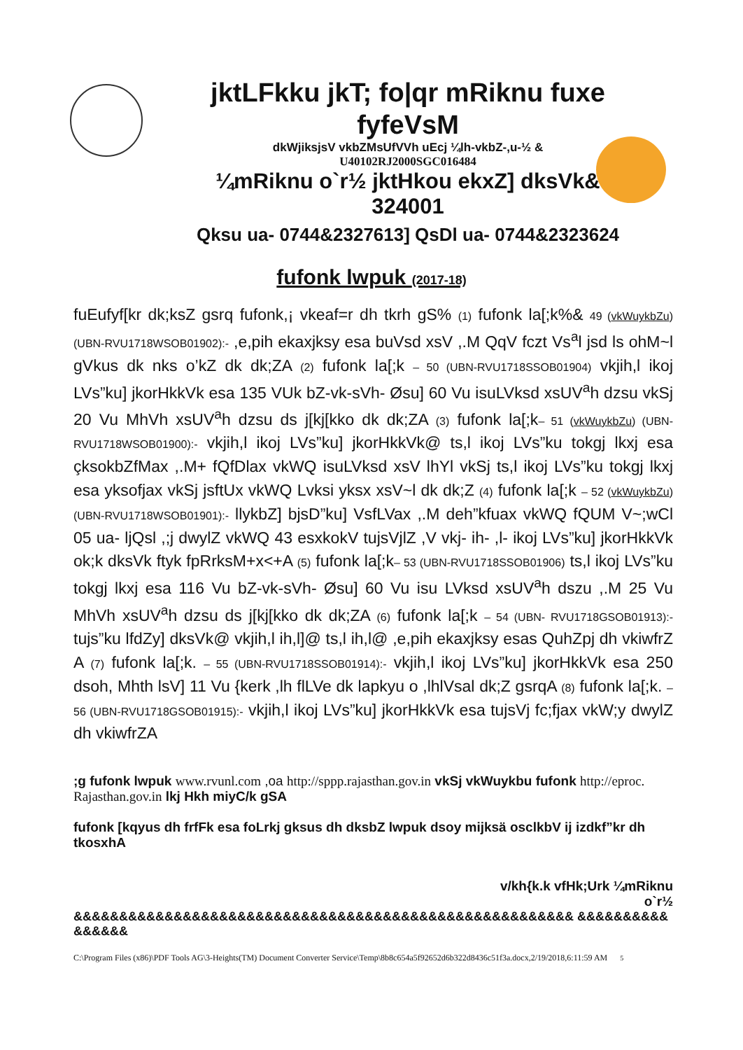jktLFkku jkT; fo|qr mRiknu fuxe fyfeVsM
dkWjiksjsV vkbZMsUfVVh uEcj ¼lh-vkbZ-,u-½ &
U40102RJ2000SGC016484
¼mRiknu o`r½ jktHkou ekxZ] dksVk&
324001
Qksu ua- 0744&2327613] QsDl ua- 0744&2323624
fufonk lwpuk (2017-18)
fuEufyf[kr dk;ksZ gsrq fufonk,¡ vkeaf=r dh tkrh gS% (1) fufonk la[;k%& 49 (vkWuykbZu) (UBN-RVU1718WSOB01902):- ,e,pih ekaxjksy esa buVsd xsV ,.M QqV fczt Vs<sup>a</sup>l jsd ls ohM~l gVkus dk nks o’kZ dk dk;ZA (2) fufonk la[;k – 50 (UBN-RVU1718SSOB01904) vkjih,l ikoj LVs”ku] jkorHkkVk esa 135 VUk bZ-vk-sVh- Øsu] 60 Vu isuLVksd xsUV<sup>a</sup>h dzsu vkSj 20 Vu MhVh xsUV<sup>a</sup>h dzsu ds j[kj[kko dk dk;ZA (3) fufonk la[;k– 51 (vkWuykbZu) (UBN- RVU1718WSOB01900):- vkjih,l ikoj LVs”ku] jkorHkkVk@ ts,l ikoj LVs”ku tokgj lkxj esa çksokbZfMax ,.M+ fQfDlax vkWQ isuLVksd xsV lhYl vkSj ts,l ikoj LVs”ku tokgj lkxj esa yksofjax vkSj jsftUx vkWQ Lvksi yksx xsV~l dk dk;Z (4) fufonk la[;k – 52 (vkWuykbZu) (UBN-RVU1718WSOB01901):- llykbZ] bjsD”ku] VsfLVax ,.M deh”kfuax vkWQ fQUM V~;wCl 05 ua- ljQsl ,;j dwylZ vkWQ 43 esxkokV tujsVjlZ ,V vkj- ih- ,l- ikoj LVs”ku] jkorHkkVk ok;k dksVk ftyk fpRrksM+x<+A (5) fufonk la[;k– 53 (UBN-RVU1718SSOB01906) ts,l ikoj LVs”ku tokgj lkxj esa 116 Vu bZ-vk-sVh- Øsu] 60 Vu isu LVksd xsUV<sup>a</sup>h dszu ,.M 25 Vu MhVh xsUV<sup>a</sup>h dzsu ds j[kj[kko dk dk;ZA (6) fufonk la[;k – 54 (UBN- RVU1718GSOB01913):- tujs”ku lfdZy] dksVk@ vkjih,l ih,l]@ ts,l ih,l@ ,e,pih ekaxjksy esas QuhZpj dh vkiwfrZ A (7) fufonk la[;k. – 55 (UBN-RVU1718SSOB01914):- vkjih,l ikoj LVs”ku] jkorHkkVk esa 250 dsoh, Mhth lsV] 11 Vu {kerk ,lh flLVe dk lapkyu o ,lhlVsal dk;Z gsrqA (8) fufonk la[;k. – 56 (UBN-RVU1718GSOB01915):- vkjih,l ikoj LVs”ku] jkorHkkVk esa tujsVj fc;fjax vkW;y dwylZ dh vkiwfrZA
;g fufonk lwpuk www.rvunl.com ,oa http://sppp.rajasthan.gov.in vkSj vkWuykbu fufonk http://eproc. Rajasthan.gov.in lkj Hkh miyC/k gSA
fufonk [kqyus dh frfFk esa foLrkj gksus dh dksbZ lwpuk dsoy mijksä osclkbV ij izdkf”kr dh tkosxhA
v/kh{k.k vfHk;Urk ¼mRiknu
o`r½
&&&&&&&&&&&&&&&&&&&&&&&&&&&&&&&&&&&&&&&&&&&&&&&&&&&&&&& &&&&&&&&&&&&&&&&
C:\Program Files (x86)\PDF Tools AG\3-Heights(TM) Document Converter Service\Temp\8b8c654a5f92652d6b322d8436c51f3a.docx,2/19/2018,6:11:59 AM 5